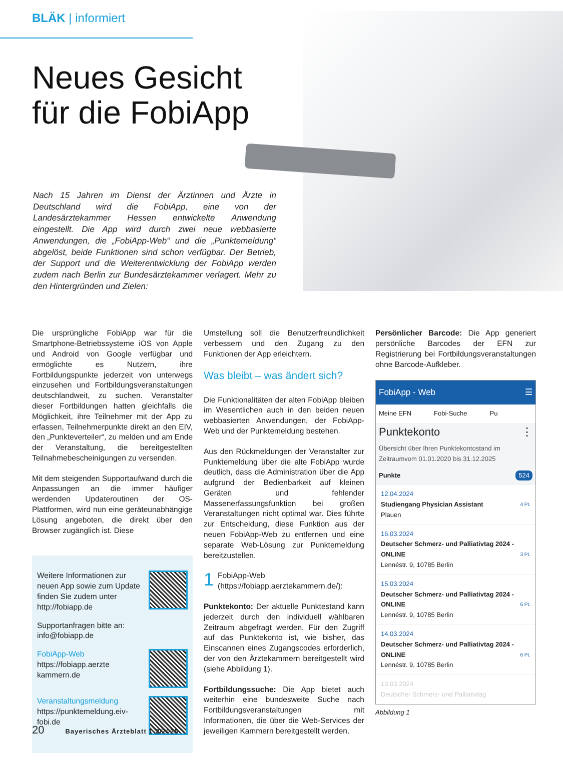BLÄK | informiert
Neues Gesicht
für die FobiApp
Nach 15 Jahren im Dienst der Ärztinnen und Ärzte in Deutschland wird die FobiApp, eine von der Landesärztekammer Hessen entwickelte Anwendung eingestellt. Die App wird durch zwei neue webbasierte Anwendungen, die „FobiApp-Web“ und die „Punktemeldung“ abgelöst, beide Funktionen sind schon verfügbar. Der Betrieb, der Support und die Weiterentwicklung der FobiApp werden zudem nach Berlin zur Bundesärztekammer verlagert. Mehr zu den Hintergründen und Zielen:
Die ursprüngliche FobiApp war für die Smartphone-Betriebssysteme iOS von Apple und Android von Google verfügbar und ermöglichte es Nutzern, ihre Fortbildungspunkte jederzeit von unterwegs einzusehen und Fortbildungsveranstaltungen deutschlandweit, zu suchen. Veranstalter dieser Fortbildungen hatten gleichfalls die Möglichkeit, ihre Teilnehmer mit der App zu erfassen, Teilnehmerpunkte direkt an den EIV, den „Punkteverteiler“, zu melden und am Ende der Veranstaltung, die bereitgestellten Teilnahmebescheinigungen zu versenden.
Mit dem steigenden Supportaufwand durch die Anpassungen an die immer häufiger werdenden Updateroutinen der OS-Plattformen, wird nun eine geräteunabhängige Lösung angeboten, die direkt über den Browser zugänglich ist. Diese
Weitere Informationen zur neuen App sowie zum Update finden Sie zudem unter http://fobiapp.de
Supportanfragen bitte an:
info@fobiapp.de
FobiApp-Web
https://fobiapp.aerzte kammern.de
Veranstaltungsmeldung
https://punktemeldung.eiv-fobi.de
Umstellung soll die Benutzerfreundlichkeit verbessern und den Zugang zu den Funktionen der App erleichtern.
Was bleibt – was ändert sich?
Die Funktionalitäten der alten FobiApp bleiben im Wesentlichen auch in den beiden neuen webbasierten Anwendungen, der FobiApp-Web und der Punktemeldung bestehen.
Aus den Rückmeldungen der Veranstalter zur Punktemeldung über die alte FobiApp wurde deutlich, dass die Administration über die App aufgrund der Bedienbarkeit auf kleinen Geräten und fehlender Massenerfassungsfunktion bei großen Veranstaltungen nicht optimal war. Dies führte zur Entscheidung, diese Funktion aus der neuen FobiApp-Web zu entfernen und eine separate Web-Lösung zur Punktemeldung bereitzustellen.
1 FobiApp-Web
(https://fobiapp.aerztekammern.de/):
Punktekonto: Der aktuelle Punktestand kann jederzeit durch den individuell wählbaren Zeitraum abgefragt werden. Für den Zugriff auf das Punktekonto ist, wie bisher, das Einscannen eines Zugangscodes erforderlich, der von den Ärztekammern bereitgestellt wird (siehe Abbildung 1).
Fortbildungssuche: Die App bietet auch weiterhin eine bundesweite Suche nach Fortbildungsveranstaltungen mit Informationen, die über die Web-Services der jeweiligen Kammern bereitgestellt werden.
Persönlicher Barcode: Die App generiert persönliche Barcodes der EFN zur Registrierung bei Fortbildungsveranstaltungen ohne Barcode-Aufkleber.
FobiApp - Web ☰
Meine EFN Fobi-Suche Pu
Punktekonto ⋮
Übersicht über Ihren Punktekontostand im Zeitraumvom 01.01.2020 bis 31.12.2025
Punkte 524
12.04.2024
Studiengang Physician Assistant 4 Pt.
Plauen
16.03.2024
Deutscher Schmerz- und Palliativtag 2024 - ONLINE 3 Pt.
Lennéstr. 9, 10785 Berlin
15.03.2024
Deutscher Schmerz- und Palliativtag 2024 - ONLINE 6 Pt.
Lennéstr. 9, 10785 Berlin
14.03.2024
Deutscher Schmerz- und Palliativtag 2024 - ONLINE 6 Pt.
Lennéstr. 9, 10785 Berlin
13.03.2024
Deutscher Schmerz- und Palliativtag
Abbildung 1
20 Bayerisches Ärzteblatt 1-2/2025